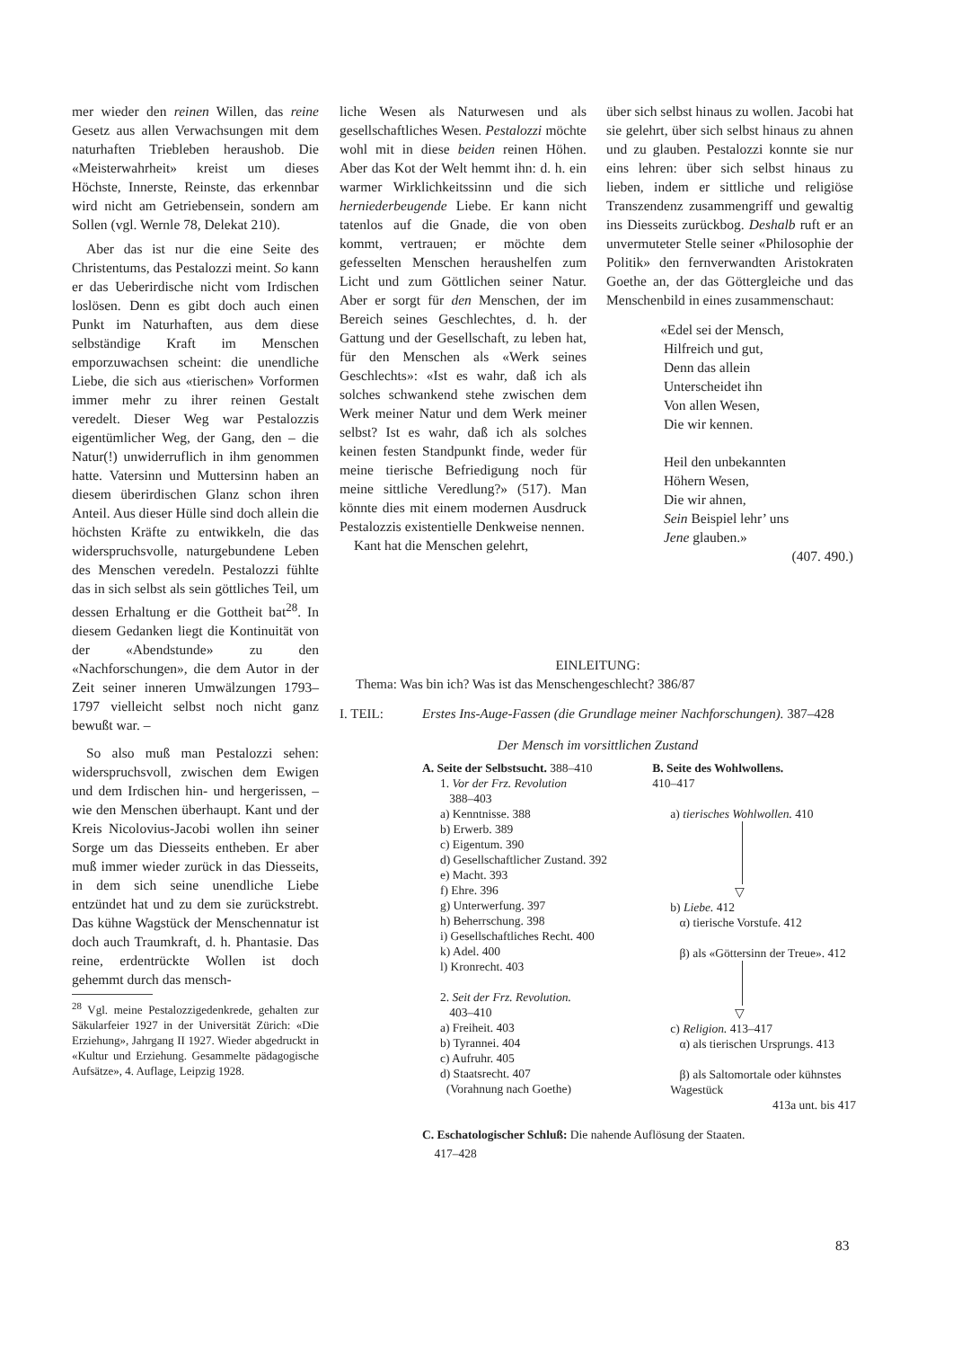mer wieder den reinen Willen, das reine Gesetz aus allen Verwachsungen mit dem naturhaften Triebleben heraushob. Die «Meisterwahrheit» kreist um dieses Höchste, Innerste, Reinste, das erkennbar wird nicht am Getriebensein, sondern am Sollen (vgl. Wernle 78, Delekat 210).
Aber das ist nur die eine Seite des Christentums, das Pestalozzi meint. So kann er das Ueberirdische nicht vom Irdischen loslösen. Denn es gibt doch auch einen Punkt im Naturhaften, aus dem diese selbständige Kraft im Menschen emporzuwachsen scheint: die unendliche Liebe, die sich aus «tierischen» Vorformen immer mehr zu ihrer reinen Gestalt veredelt. Dieser Weg war Pestalozzis eigentümlicher Weg, der Gang, den – die Natur(!) unwiderruflich in ihm genommen hatte. Vatersinn und Muttersinn haben an diesem überirdischen Glanz schon ihren Anteil. Aus dieser Hülle sind doch allein die höchsten Kräfte zu entwikkeln, die das widerspruchsvolle, naturgebundene Leben des Menschen veredeln. Pestalozzi fühlte das in sich selbst als sein göttliches Teil, um dessen Erhaltung er die Gottheit bat<sup>28</sup>. In diesem Gedanken liegt die Kontinuität von der «Abendstunde» zu den «Nachforschungen», die dem Autor in der Zeit seiner inneren Umwälzungen 1793–1797 vielleicht selbst noch nicht ganz bewußt war. –
So also muß man Pestalozzi sehen: widerspruchsvoll, zwischen dem Ewigen und dem Irdischen hin- und hergerissen, – wie den Menschen überhaupt. Kant und der Kreis Nicolovius-Jacobi wollen ihn seiner Sorge um das Diesseits entheben. Er aber muß immer wieder zurück in das Diesseits, in dem sich seine unendliche Liebe entzündet hat und zu dem sie zurückstrebt. Das kühne Wagstück der Menschennatur ist doch auch Traumkraft, d. h. Phantasie. Das reine, erdentrückte Wollen ist doch gehemmt durch das mensch-
<sup>28</sup> Vgl. meine Pestalozzigedenkrede, gehalten zur Säkularfeier 1927 in der Universität Zürich: «Die Erziehung», Jahrgang II 1927. Wieder abgedruckt in «Kultur und Erziehung. Gesammelte pädagogische Aufsätze», 4. Auflage, Leipzig 1928.
liche Wesen als Naturwesen und als gesellschaftliches Wesen. Pestalozzi möchte wohl mit in diese beiden reinen Höhen. Aber das Kot der Welt hemmt ihn: d. h. ein warmer Wirklichkeitssinn und die sich herniederbeugende Liebe. Er kann nicht tatenlos auf die Gnade, die von oben kommt, vertrauen; er möchte dem gefesselten Menschen heraushelfen zum Licht und zum Göttlichen seiner Natur. Aber er sorgt für den Menschen, der im Bereich seines Geschlechtes, d. h. der Gattung und der Gesellschaft, zu leben hat, für den Menschen als «Werk seines Geschlechts»: «Ist es wahr, daß ich als solches schwankend stehe zwischen dem Werk meiner Natur und dem Werk meiner selbst? Ist es wahr, daß ich als solches keinen festen Standpunkt finde, weder für meine tierische Befriedigung noch für meine sittliche Veredlung?» (517). Man könnte dies mit einem modernen Ausdruck Pestalozzis existentielle Denkweise nennen.
Kant hat die Menschen gelehrt,
über sich selbst hinaus zu wollen. Jacobi hat sie gelehrt, über sich selbst hinaus zu ahnen und zu glauben. Pestalozzi konnte sie nur eins lehren: über sich selbst hinaus zu lieben, indem er sittliche und religiöse Transzendenz zusammengriff und gewaltig ins Diesseits zurückbog. Deshalb ruft er an unvermuteter Stelle seiner «Philosophie der Politik» den fernverwandten Aristokraten Goethe an, der das Göttergleiche und das Menschenbild in eines zusammenschaut:
«Edel sei der Mensch,
Hilfreich und gut,
Denn das allein
Unterscheidet ihn
Von allen Wesen,
Die wir kennen.
Heil den unbekannten
Höhern Wesen,
Die wir ahnen,
Sein Beispiel lehr’ uns
Jene glauben.»
(407. 490.)
EINLEITUNG:
Thema: Was bin ich? Was ist das Menschengeschlecht? 386/87
I. TEIL: Erstes Ins-Auge-Fassen (die Grundlage meiner Nachforschungen). 387–428
Der Mensch im vorsittlichen Zustand
A. Seite der Selbstsucht. 388–410
1. Vor der Frz. Revolution
388–403
a) Kenntnisse. 388
b) Erwerb. 389
c) Eigentum. 390
d) Gesellschaftlicher Zustand. 392
e) Macht. 393
f) Ehre. 396
g) Unterwerfung. 397
h) Beherrschung. 398
i) Gesellschaftliches Recht. 400
k) Adel. 400
l) Kronrecht. 403
2. Seit der Frz. Revolution.
403–410
a) Freiheit. 403
b) Tyrannei. 404
c) Aufruhr. 405
d) Staatsrecht. 407
(Vorahnung nach Goethe)
B. Seite des Wohlwollens.
410–417
a) tierisches Wohlwollen. 410
▽
b) Liebe. 412
α) tierische Vorstufe. 412
β) als «Göttersinn der Treue». 412
▽
c) Religion. 413–417
α) als tierischen Ursprungs. 413
β) als Saltomortale oder kühnstes Wagestück
413a unt. bis 417
C. Eschatologischer Schluß: Die nahende Auflösung der Staaten.
417–428
83